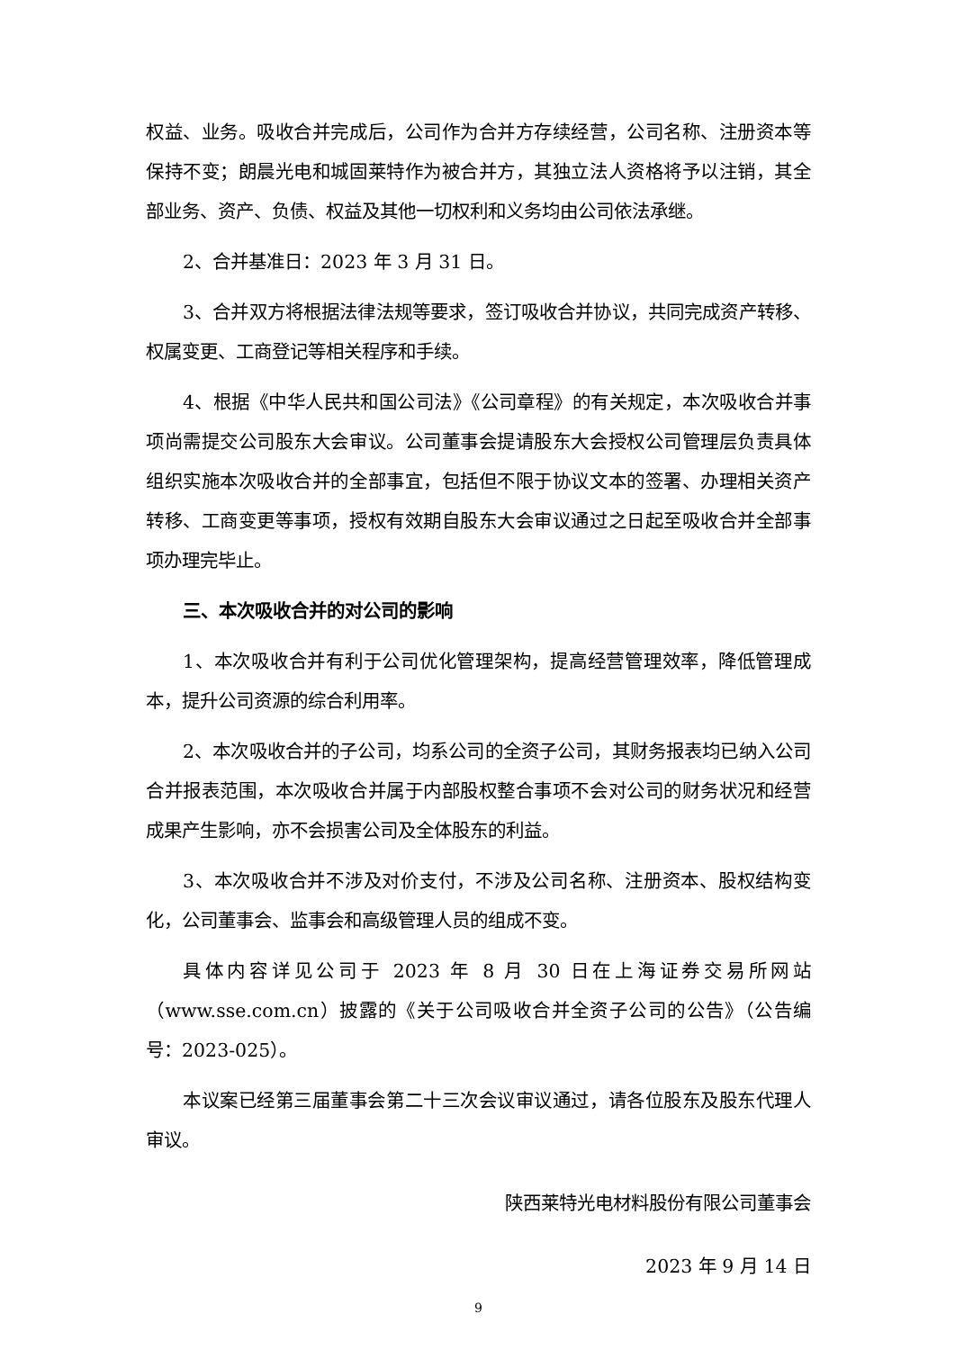权益、业务。吸收合并完成后，公司作为合并方存续经营，公司名称、注册资本等保持不变；朗晨光电和城固莱特作为被合并方，其独立法人资格将予以注销，其全部业务、资产、负债、权益及其他一切权利和义务均由公司依法承继。
2、合并基准日：2023 年 3 月 31 日。
3、合并双方将根据法律法规等要求，签订吸收合并协议，共同完成资产转移、权属变更、工商登记等相关程序和手续。
4、根据《中华人民共和国公司法》《公司章程》的有关规定，本次吸收合并事项尚需提交公司股东大会审议。公司董事会提请股东大会授权公司管理层负责具体组织实施本次吸收合并的全部事宜，包括但不限于协议文本的签署、办理相关资产转移、工商变更等事项，授权有效期自股东大会审议通过之日起至吸收合并全部事项办理完毕止。
三、本次吸收合并的对公司的影响
1、本次吸收合并有利于公司优化管理架构，提高经营管理效率，降低管理成本，提升公司资源的综合利用率。
2、本次吸收合并的子公司，均系公司的全资子公司，其财务报表均已纳入公司合并报表范围，本次吸收合并属于内部股权整合事项不会对公司的财务状况和经营成果产生影响，亦不会损害公司及全体股东的利益。
3、本次吸收合并不涉及对价支付，不涉及公司名称、注册资本、股权结构变化，公司董事会、监事会和高级管理人员的组成不变。
具体内容详见公司于 2023 年 8 月 30 日在上海证券交易所网站（www.sse.com.cn）披露的《关于公司吸收合并全资子公司的公告》（公告编号：2023-025）。
本议案已经第三届董事会第二十三次会议审议通过，请各位股东及股东代理人审议。
陕西莱特光电材料股份有限公司董事会
2023 年 9 月 14 日
9